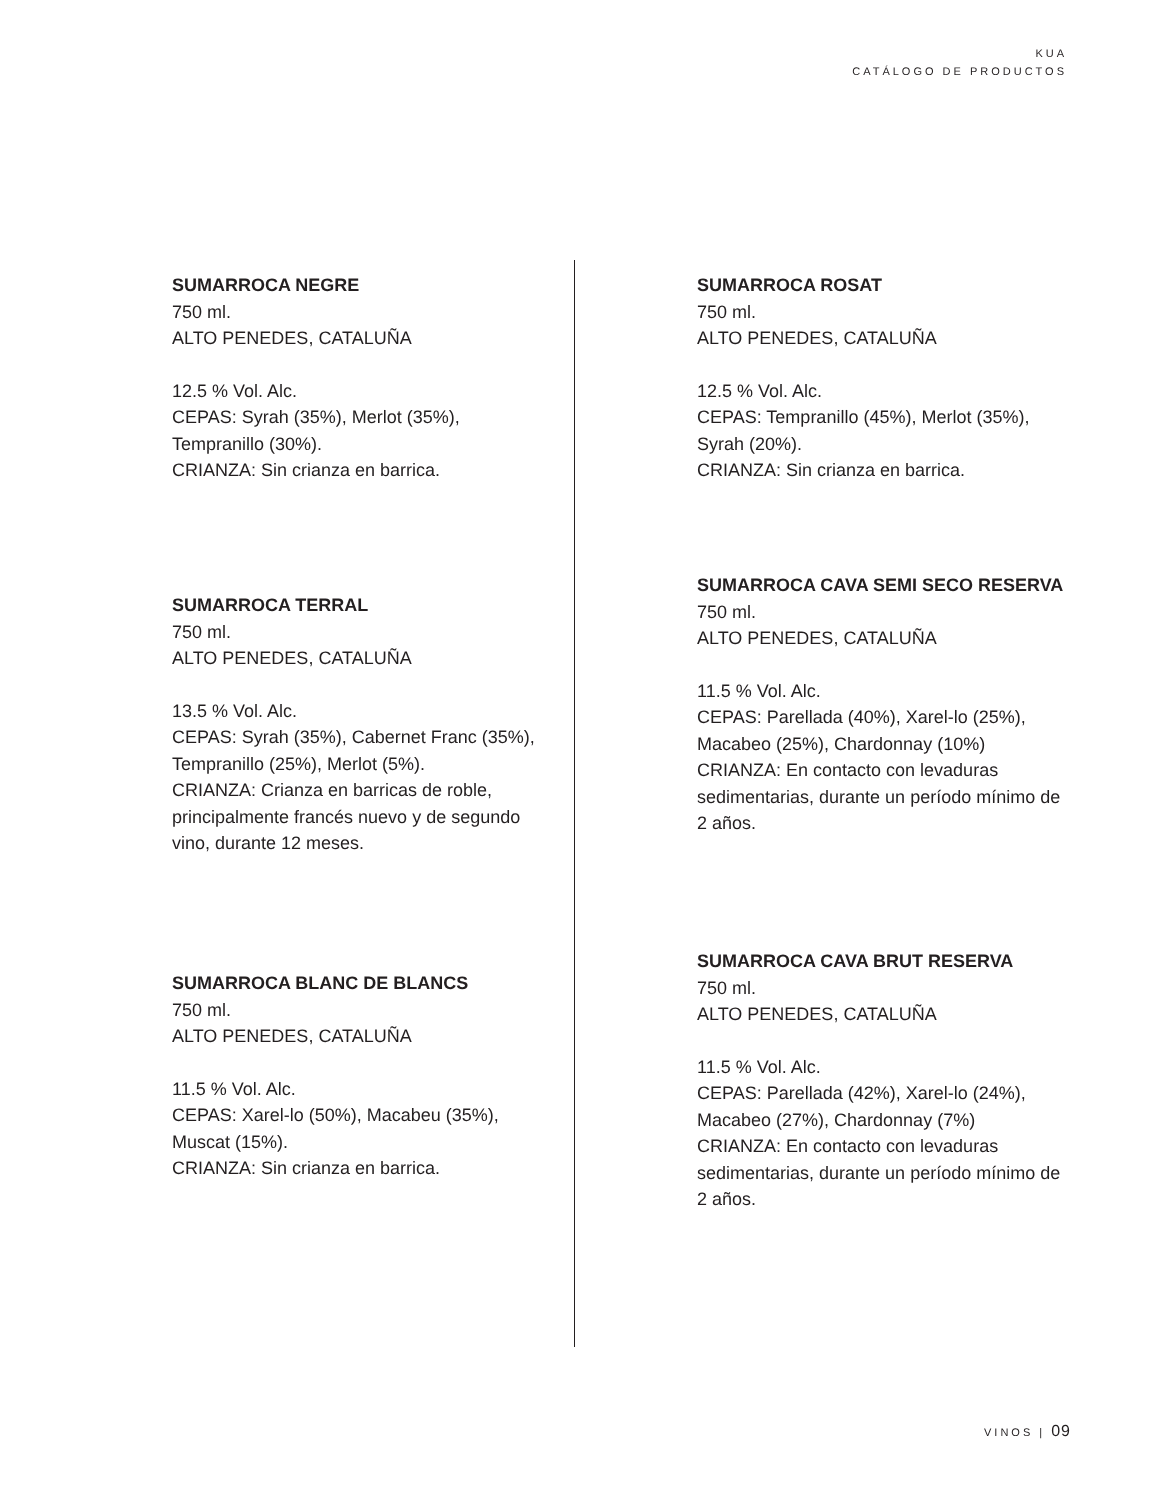KUA
CATÁLOGO DE PRODUCTOS
SUMARROCA NEGRE
750 ml.
ALTO PENEDES, CATALUÑA
12.5 % Vol. Alc.
CEPAS: Syrah (35%), Merlot (35%), Tempranillo (30%).
CRIANZA: Sin crianza en barrica.
SUMARROCA TERRAL
750 ml.
ALTO PENEDES, CATALUÑA
13.5 % Vol. Alc.
CEPAS: Syrah (35%), Cabernet Franc (35%), Tempranillo (25%), Merlot (5%).
CRIANZA: Crianza en barricas de roble, principalmente francés nuevo y de segundo vino, durante 12 meses.
SUMARROCA BLANC DE BLANCS
750 ml.
ALTO PENEDES, CATALUÑA
11.5 % Vol. Alc.
CEPAS: Xarel-lo (50%), Macabeu (35%), Muscat (15%).
CRIANZA: Sin crianza en barrica.
SUMARROCA ROSAT
750 ml.
ALTO PENEDES, CATALUÑA
12.5 % Vol. Alc.
CEPAS: Tempranillo (45%), Merlot (35%), Syrah (20%).
CRIANZA: Sin crianza en barrica.
SUMARROCA CAVA SEMI SECO RESERVA
750 ml.
ALTO PENEDES, CATALUÑA
11.5 % Vol. Alc.
CEPAS: Parellada (40%), Xarel-lo (25%), Macabeo (25%), Chardonnay (10%)
CRIANZA: En contacto con levaduras sedimentarias, durante un período mínimo de 2 años.
SUMARROCA CAVA BRUT RESERVA
750 ml.
ALTO PENEDES, CATALUÑA
11.5 % Vol. Alc.
CEPAS: Parellada (42%), Xarel-lo (24%), Macabeo (27%), Chardonnay (7%)
CRIANZA: En contacto con levaduras sedimentarias, durante un período mínimo de 2 años.
VINOS | 09